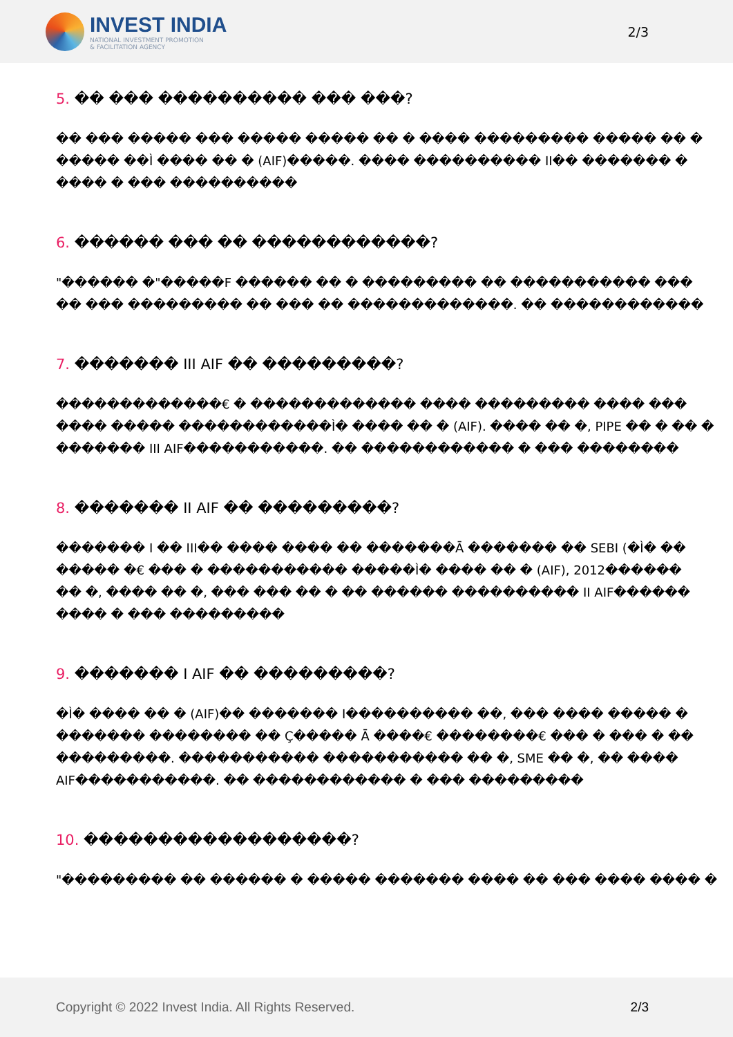INVEST INDIA
NATIONAL INVESTMENT PROMOTION
& FACILITATION AGENCY
2/3
5. �� ��� ���������� ��� ���?
�� ��� ����� ��� ����� ����� �� � ���� ��������� ����� �� �
����� ��Ì ���� �� � (AIF)�����. ���� ���������� II�� ������� �
���� � ��� ����������
6. ������ ��� �� ������������?
"������ �"�����F ������ �� � ��������� �� ����������� ���
�� ��� ��������� �� ��� �� �������������. �� ������������
7. ������� III AIF �� ���������?
�������������€ � ������������� ���� ��������� ���� ���
���� ����� ������������Ì� ���� �� � (AIF). ���� �� �, PIPE �� � �� �
������� III AIF�����������. �� ������������ � ��� ��������
8. ������� II AIF �� ���������?
������� I �� III�� ���� ���� �� �������Ā ������� �� SEBI (�Ì� ��
����� �€ ��� � ����������� �����Ì� ���� �� � (AIF), 2012������
�� �, ���� �� �, ��� ��� �� � �� ������ ���������� II AIF������
���� � ��� ���������
9. ������� I AIF �� ���������?
�Ì� ���� �� � (AIF)�� ������� I���������� ��, ��� ���� ����� �
������� �������� �� Ç����� Ā ����€ ��������€ ��� � ��� � ��
���������. ����������� ����������� �� �, SME �� �, �� ����
AIF�����������. �� ������������ � ��� ���������
10. ������������������?
"��������� �� ������ � ����� ������� ���� �� ��� ���� ���� �
Copyright © 2022 Invest India. All Rights Reserved.
2/3